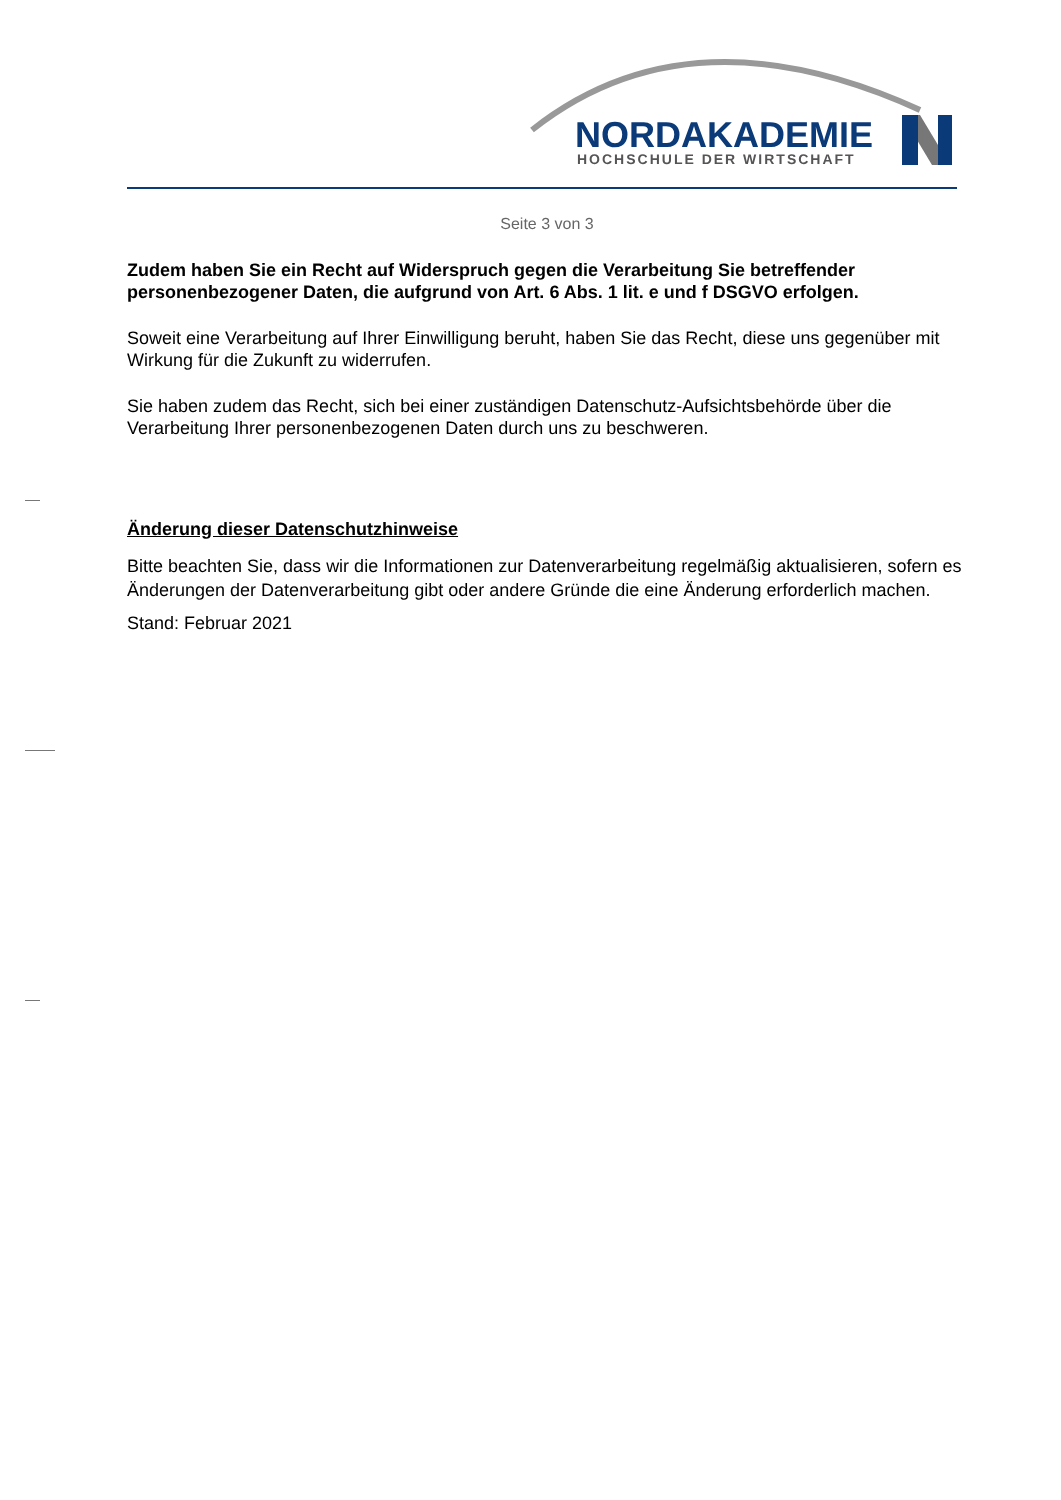NORDAKADEMIE
HOCHSCHULE DER WIRTSCHAFT
Seite 3 von 3
Zudem haben Sie ein Recht auf Widerspruch gegen die Verarbeitung Sie betreffender personenbezogener Daten, die aufgrund von Art. 6 Abs. 1 lit. e und f DSGVO erfolgen.
Soweit eine Verarbeitung auf Ihrer Einwilligung beruht, haben Sie das Recht, diese uns gegenüber mit Wirkung für die Zukunft zu widerrufen.
Sie haben zudem das Recht, sich bei einer zuständigen Datenschutz-Aufsichtsbehörde über die Verarbeitung Ihrer personenbezogenen Daten durch uns zu beschweren.
Änderung dieser Datenschutzhinweise
Bitte beachten Sie, dass wir die Informationen zur Datenverarbeitung regelmäßig aktualisieren, sofern es Änderungen der Datenverarbeitung gibt oder andere Gründe die eine Änderung erforderlich machen.
Stand: Februar 2021